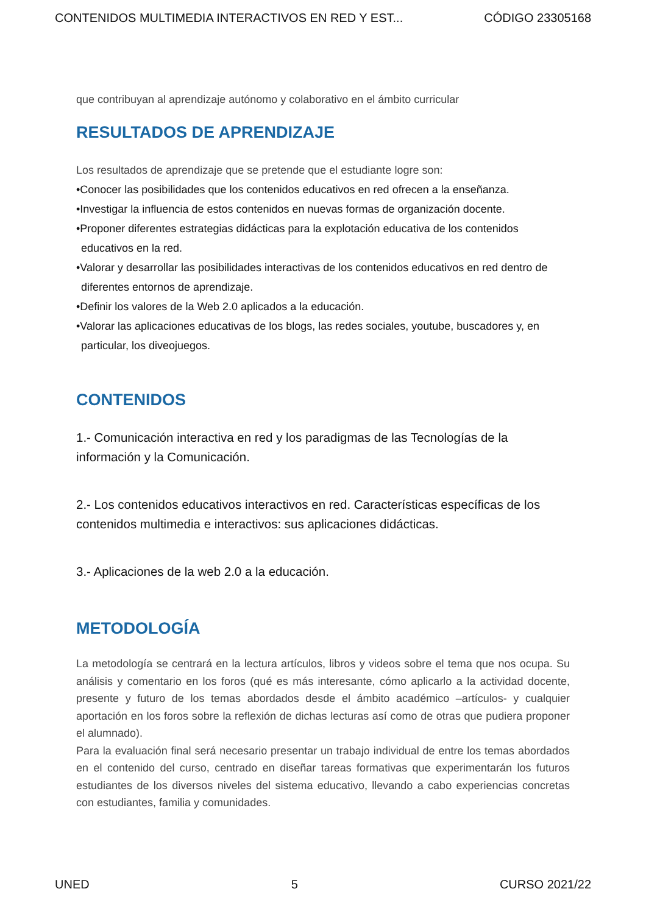CONTENIDOS MULTIMEDIA INTERACTIVOS EN RED Y EST... CÓDIGO 23305168
que contribuyan al aprendizaje autónomo y colaborativo en el ámbito curricular
RESULTADOS DE APRENDIZAJE
Los resultados de aprendizaje que se pretende que el estudiante logre son:
•Conocer las posibilidades que los contenidos educativos en red ofrecen a la enseñanza.
•Investigar la influencia de estos contenidos en nuevas formas de organización docente.
•Proponer diferentes estrategias didácticas para la explotación educativa de los contenidos educativos en la red.
•Valorar y desarrollar las posibilidades interactivas de los contenidos educativos en red dentro de diferentes entornos de aprendizaje.
•Definir los valores de la Web 2.0 aplicados a la educación.
•Valorar las aplicaciones educativas de los blogs, las redes sociales, youtube, buscadores y, en particular, los diveojuegos.
CONTENIDOS
1.- Comunicación interactiva en red y los paradigmas de las Tecnologías de la información y la Comunicación.
2.- Los contenidos educativos interactivos en red. Características específicas de los contenidos multimedia e interactivos: sus aplicaciones didácticas.
3.- Aplicaciones de la web 2.0 a la educación.
METODOLOGÍA
La metodología se centrará en la lectura artículos, libros y videos sobre el tema que nos ocupa. Su análisis y comentario en los foros (qué es más interesante, cómo aplicarlo a la actividad docente, presente y futuro de los temas abordados desde el ámbito académico –artículos- y cualquier aportación en los foros sobre la reflexión de dichas lecturas así como de otras que pudiera proponer el alumnado).
Para la evaluación final será necesario presentar un trabajo individual de entre los temas abordados en el contenido del curso, centrado en diseñar tareas formativas que experimentarán los futuros estudiantes de los diversos niveles del sistema educativo, llevando a cabo experiencias concretas con estudiantes, familia y comunidades.
UNED 5 CURSO 2021/22